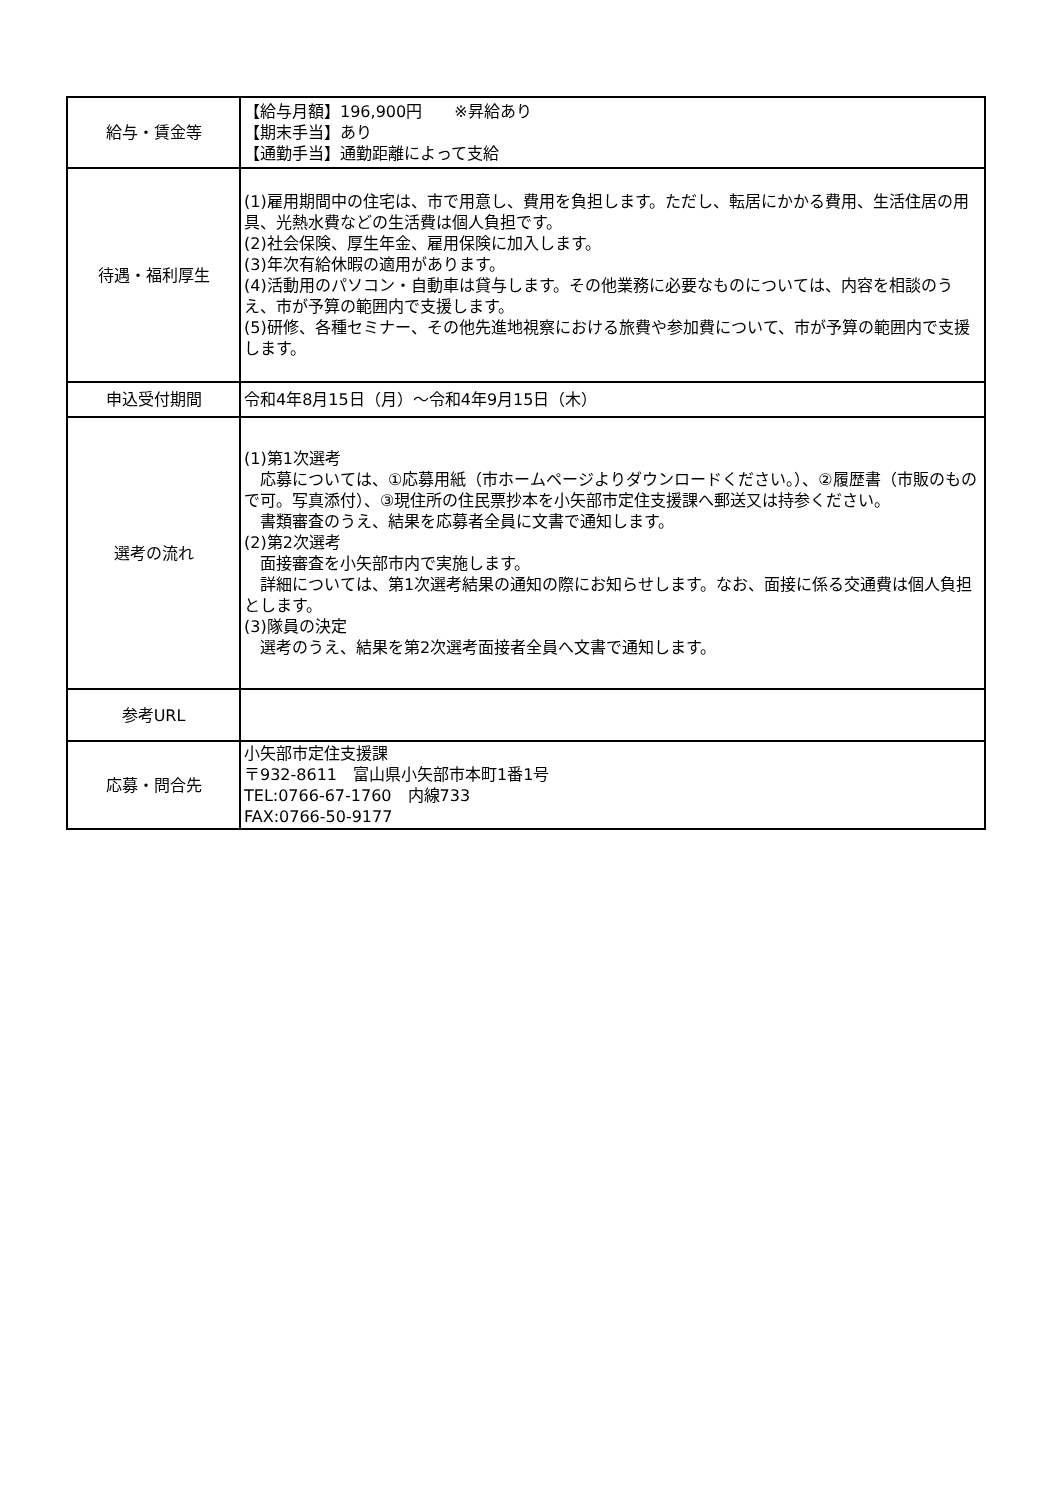| 給与・賃金等 | 【給与月額】196,900円 ※昇給あり 【期末手当】あり 【通勤手当】通勤距離によって支給 |
| 待遇・福利厚生 | (1)雇用期間中の住宅は、市で用意し、費用を負担します。ただし、転居にかかる費用、生活住居の用具、光熱水費などの生活費は個人負担です。 (2)社会保険、厚生年金、雇用保険に加入します。 (3)年次有給休暇の適用があります。 (4)活動用のパソコン・自動車は貸与します。その他業務に必要なものについては、内容を相談のうえ、市が予算の範囲内で支援します。 (5)研修、各種セミナー、その他先進地視察における旅費や参加費について、市が予算の範囲内で支援します。 |
| 申込受付期間 | 令和4年8月15日（月）～令和4年9月15日（木） |
| 選考の流れ | (1)第1次選考 応募については、①応募用紙（市ホームページよりダウンロードください。）、②履歴書（市販のもので可。写真添付）、③現住所の住民票抄本を小矢部市定住支援課へ郵送又は持参ください。 書類審査のうえ、結果を応募者全員に文書で通知します。 (2)第2次選考 面接審査を小矢部市内で実施します。 詳細については、第1次選考結果の通知の際にお知らせします。なお、面接に係る交通費は個人負担とします。 (3)隊員の決定 選考のうえ、結果を第2次選考面接者全員へ文書で通知します。 |
| 参考URL | |
| 応募・問合先 | 小矢部市定住支援課 〒932-8611 富山県小矢部市本町1番1号 TEL:0766-67-1760 内線733 FAX:0766-50-9177 |